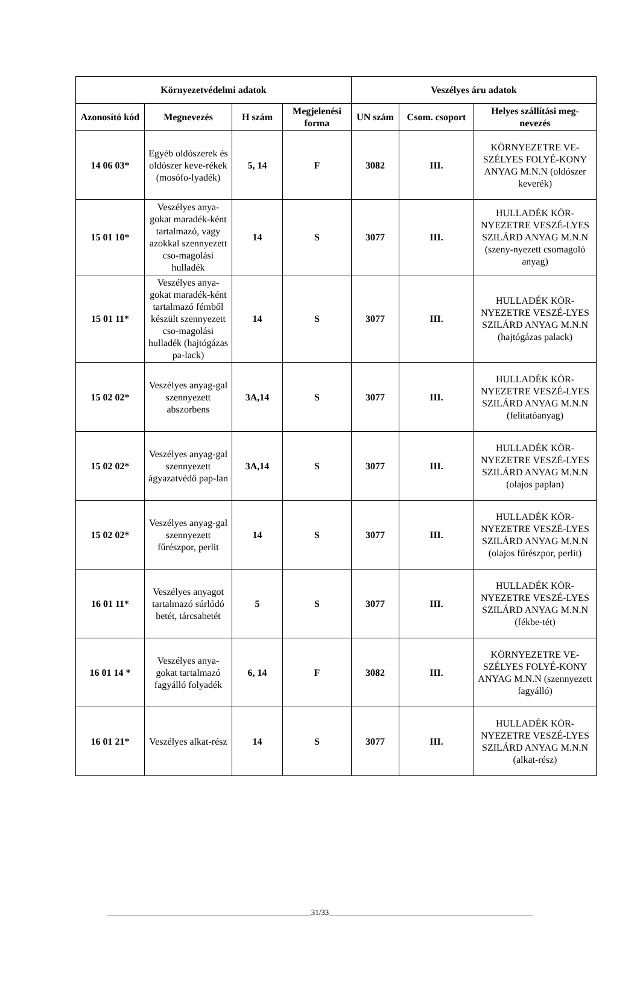| Környezetvédelmi adatok | | | | Veszélyes áru adatok | | |
| --- | --- | --- | --- | --- | --- | --- |
| Azonosító kód | Megnevezés | H szám | Megjelenési forma | UN szám | Csom. csoport | Helyes szállítási meg-nevezés |
| 14 06 03* | Egyéb oldószerek és oldószer keve-rékek (mosófo-lyadék) | 5, 14 | F | 3082 | III. | KÖRNYEZETRE VE-SZÉLYES FOLYÉ-KONY ANYAG M.N.N (oldószer keverék) |
| 15 01 10* | Veszélyes anya-gokat maradék-ként tartalmazó, vagy azokkal szennyezett cso-magolási hulladék | 14 | S | 3077 | III. | HULLADÉK KÖR-NYEZETRE VESZÉ-LYES SZILÁRD ANYAG M.N.N (szeny-nyezett csomagoló anyag) |
| 15 01 11* | Veszélyes anya-gokat maradék-ként tartalmazó fémből készült szennyezett cso-magolási hulladék (hajtógázas pa-lack) | 14 | S | 3077 | III. | HULLADÉK KÖR-NYEZETRE VESZÉ-LYES SZILÁRD ANYAG M.N.N (hajtógázas palack) |
| 15 02 02* | Veszélyes anyag-gal szennyezett abszorbens | 3A,14 | S | 3077 | III. | HULLADÉK KÖR-NYEZETRE VESZÉ-LYES SZILÁRD ANYAG M.N.N (felitatóanyag) |
| 15 02 02* | Veszélyes anyag-gal szennyezett ágyazatvédő pap-lan | 3A,14 | S | 3077 | III. | HULLADÉK KÖR-NYEZETRE VESZÉ-LYES SZILÁRD ANYAG M.N.N (olajos paplan) |
| 15 02 02* | Veszélyes anyag-gal szennyezett fűrészpor, perlit | 14 | S | 3077 | III. | HULLADÉK KÖR-NYEZETRE VESZÉ-LYES SZILÁRD ANYAG M.N.N (olajos fűrészpor, perlit) |
| 16 01 11* | Veszélyes anyagot tartalmazó súrlódó betét, tárcsabetét | 5 | S | 3077 | III. | HULLADÉK KÖR-NYEZETRE VESZÉ-LYES SZILÁRD ANYAG M.N.N (fékbe-tét) |
| 16 01 14 * | Veszélyes anya-gokat tartalmazó fagyálló folyadék | 6, 14 | F | 3082 | III. | KÖRNYEZETRE VE-SZÉLYES FOLYÉ-KONY ANYAG M.N.N (szennyezett fagyálló) |
| 16 01 21* | Veszélyes alkat-rész | 14 | S | 3077 | III. | HULLADÉK KÖR-NYEZETRE VESZÉ-LYES SZILÁRD ANYAG M.N.N (alkat-rész) |
____________________________________________________31/33____________________________________________________